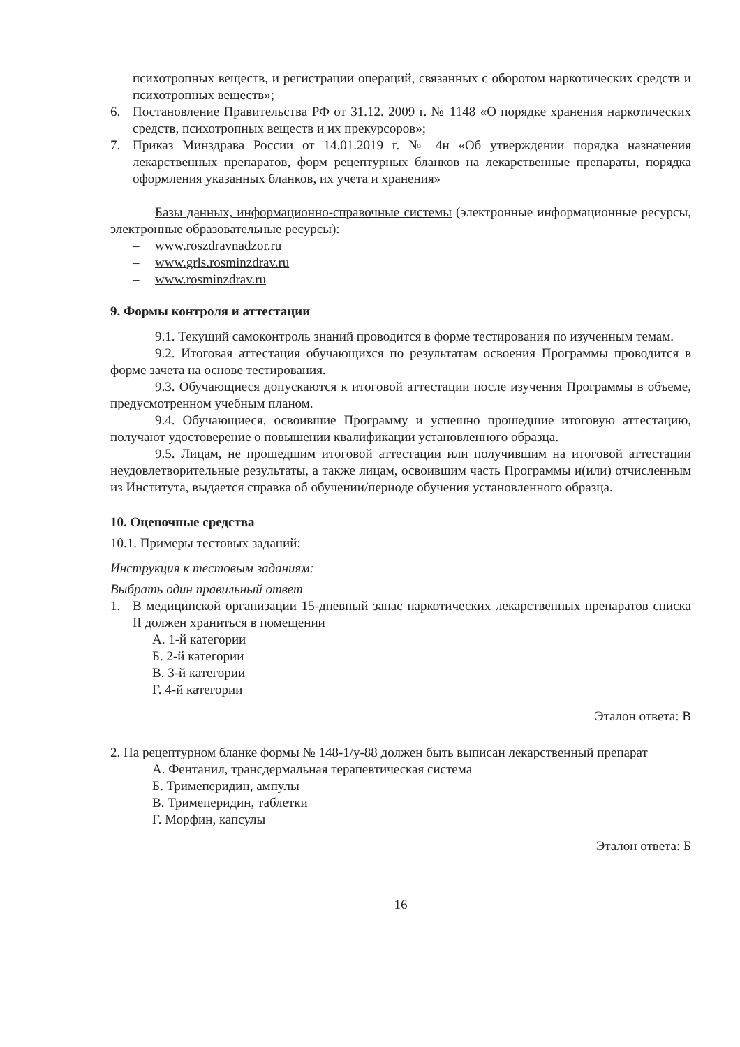психотропных веществ, и регистрации операций, связанных с оборотом наркотических средств и психотропных веществ»;
6. Постановление Правительства РФ от 31.12. 2009 г. № 1148 «О порядке хранения наркотических средств, психотропных веществ и их прекурсоров»;
7. Приказ Минздрава России от 14.01.2019 г. № 4н «Об утверждении порядка назначения лекарственных препаратов, форм рецептурных бланков на лекарственные препараты, порядка оформления указанных бланков, их учета и хранения»
Базы данных, информационно-справочные системы (электронные информационные ресурсы, электронные образовательные ресурсы):
– www.roszdravnadzor.ru
– www.grls.rosminzdrav.ru
– www.rosminzdrav.ru
9. Формы контроля и аттестации
9.1. Текущий самоконтроль знаний проводится в форме тестирования по изученным темам.
9.2. Итоговая аттестация обучающихся по результатам освоения Программы проводится в форме зачета на основе тестирования.
9.3. Обучающиеся допускаются к итоговой аттестации после изучения Программы в объеме, предусмотренном учебным планом.
9.4. Обучающиеся, освоившие Программу и успешно прошедшие итоговую аттестацию, получают удостоверение о повышении квалификации установленного образца.
9.5. Лицам, не прошедшим итоговой аттестации или получившим на итоговой аттестации неудовлетворительные результаты, а также лицам, освоившим часть Программы и(или) отчисленным из Института, выдается справка об обучении/периоде обучения установленного образца.
10. Оценочные средства
10.1. Примеры тестовых заданий:
Инструкция к тестовым заданиям:
Выбрать один правильный ответ
1. В медицинской организации 15-дневный запас наркотических лекарственных препаратов списка II должен храниться в помещении
А. 1-й категории
Б. 2-й категории
В. 3-й категории
Г. 4-й категории
Эталон ответа: В
2. На рецептурном бланке формы № 148-1/у-88 должен быть выписан лекарственный препарат
А. Фентанил, трансдермальная терапевтическая система
Б. Тримеперидин, ампулы
В. Тримеперидин, таблетки
Г. Морфин, капсулы
Эталон ответа: Б
16